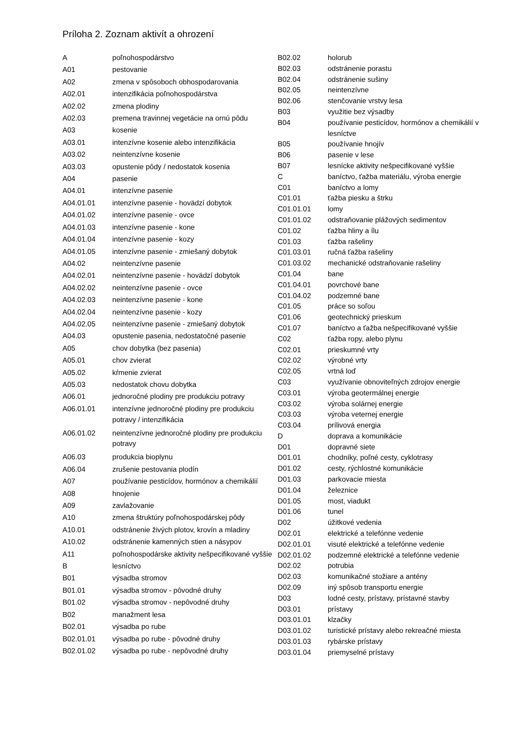Príloha 2. Zoznam aktivít a ohrození
| A | poľnohospodárstvo |
| A01 | pestovanie |
| A02 | zmena v spôsoboch obhospodarovania |
| A02.01 | intenzifikácia poľnohospodárstva |
| A02.02 | zmena plodiny |
| A02.03 | premena travinnej vegetácie na ornú pôdu |
| A03 | kosenie |
| A03.01 | intenzívne kosenie alebo intenzifikácia |
| A03.02 | neintenzívne kosenie |
| A03.03 | opustenie pôdy / nedostatok kosenia |
| A04 | pasenie |
| A04.01 | intenzívne pasenie |
| A04.01.01 | intenzívne pasenie - hovädzí dobytok |
| A04.01.02 | intenzívne pasenie - ovce |
| A04.01.03 | intenzívne pasenie - kone |
| A04.01.04 | intenzívne pasenie - kozy |
| A04.01.05 | intenzívne pasenie - zmiešaný dobytok |
| A04.02 | neintenzívne pasenie |
| A04.02.01 | neintenzívne pasenie - hovädzí dobytok |
| A04.02.02 | neintenzívne pasenie - ovce |
| A04.02.03 | neintenzívne pasenie - kone |
| A04.02.04 | neintenzívne pasenie - kozy |
| A04.02.05 | neintenzívne pasenie - zmiešaný dobytok |
| A04.03 | opustenie pasenia, nedostatočné pasenie |
| A05 | chov dobytka (bez pasenia) |
| A05.01 | chov zvierat |
| A05.02 | kŕmenie zvierat |
| A05.03 | nedostatok chovu dobytka |
| A06.01 | jednoročné plodiny pre produkciu potravy |
| A06.01.01 | intenzívne jednoročné plodiny pre produkciu potravy / intenzifikácia |
| A06.01.02 | neintenzívne jednoročné plodiny pre produkciu potravy |
| A06.03 | produkcia bioplynu |
| A06.04 | zrušenie pestovania plodín |
| A07 | používanie pesticídov, hormónov a chemikálií |
| A08 | hnojenie |
| A09 | zavlažovanie |
| A10 | zmena štruktúry poľnohospodárskej pôdy |
| A10.01 | odstránenie živých plotov, krovín a mladiny |
| A10.02 | odstránenie kamenných stien a násypov |
| A11 | poľnohospodárske aktivity nešpecifikované vyššie |
| B | lesníctvo |
| B01 | výsadba stromov |
| B01.01 | výsadba stromov - pôvodné druhy |
| B01.02 | výsadba stromov - nepôvodné druhy |
| B02 | manažment lesa |
| B02.01 | výsadba po rube |
| B02.01.01 | výsadba po rube - pôvodné druhy |
| B02.01.02 | výsadba po rube - nepôvodné druhy |
| B02.02 | holorub |
| B02.03 | odstránenie porastu |
| B02.04 | odstránenie sušiny |
| B02.05 | neintenzívne |
| B02.06 | stenčovanie vrstvy lesa |
| B03 | využitie bez výsadby |
| B04 | používanie pesticídov, hormónov a chemikálií v lesníctve |
| B05 | používanie hnojív |
| B06 | pasenie v lese |
| B07 | lesnícke aktivity nešpecifikované vyššie |
| C | baníctvo, ťažba materiálu, výroba energie |
| C01 | baníctvo a lomy |
| C01.01 | ťažba piesku a štrku |
| C01.01.01 | lomy |
| C01.01.02 | odstraňovanie plážových sedimentov |
| C01.02 | ťažba hliny a ílu |
| C01.03 | ťažba rašeliny |
| C01.03.01 | ručná ťažba rašeliny |
| C01.03.02 | mechanické odstraňovanie rašeliny |
| C01.04 | bane |
| C01.04.01 | povrchové bane |
| C01.04.02 | podzemné bane |
| C01.05 | práce so soľou |
| C01.06 | geotechnický prieskum |
| C01.07 | baníctvo a ťažba nešpecifikované vyššie |
| C02 | ťažba ropy, alebo plynu |
| C02.01 | prieskumné vrty |
| C02.02 | výrobné vrty |
| C02.05 | vrtná loď |
| C03 | využívanie obnoviteľných zdrojov energie |
| C03.01 | výroba geotermálnej energie |
| C03.02 | výroba solárnej energie |
| C03.03 | výroba veternej energie |
| C03.04 | prílivová energia |
| D | doprava a komunikácie |
| D01 | dopravné siete |
| D01.01 | chodníky, poľné cesty, cyklotrasy |
| D01.02 | cesty, rýchlostné komunikácie |
| D01.03 | parkovacie miesta |
| D01.04 | železnice |
| D01.05 | most, viadukt |
| D01.06 | tunel |
| D02 | úžitkové vedenia |
| D02.01 | elektrické a telefónne vedenie |
| D02.01.01 | visuté elektrické a telefónne vedenie |
| D02.01.02 | podzemné elektrické a telefónne vedenie |
| D02.02 | potrubia |
| D02.03 | komunikačné stožiare a antény |
| D02.09 | iný spôsob transportu energie |
| D03 | lodné cesty, prístavy, prístavné stavby |
| D03.01 | prístavy |
| D03.01.01 | klzačky |
| D03.01.02 | turistické prístavy alebo rekreačné miesta |
| D03.01.03 | rybárske prístavy |
| D03.01.04 | priemyselné prístavy |